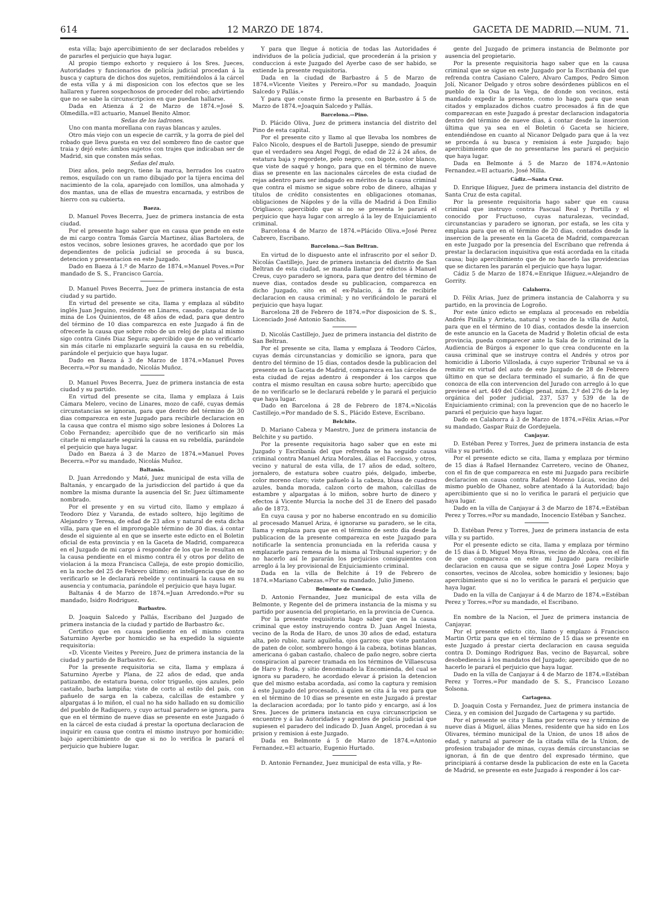614 12 MARZO DE 1874. GACETA DE MADRID.—NUM. 71.
esta villa; bajo apercibimiento de ser declarados rebeldes y de pararles el perjuicio que haya lugar.
Al propio tiempo exhorto y requiero á los Sres. Jueces, Autoridades y funcionarios de policía judicial procedan á la busca y captura de dichos dos sujetos, remitiéndolos á la cárcel de esta villa y á mi disposicion con los efectos que se les hallaren y fueren sospechosos de proceder del robo; advirtiendo que no se sabe la circunscripcion en que puedan hallarse.
Dada en Atienza á 2 de Marzo de 1874.=José S. Olmedilla.=El actuario, Manuel Benito Almor.
Señas de los ladrones.
Uno con manta morellana con rayas blancas y azules.
Otro más viejo con un especie de carrik, y la gorra de piel del robado que lleva puesta en vez del sombrero fino de castor que traia y dejó este: ámbos sujetos con trajes que indicaban ser de Madrid, sin que consten más señas.
Señas del mulo.
Diez años, pelo negro, tiene la marca, herrados los cuatro remos, esquilado con un ramo dibujado por la tijera encima del nacimiento de la cola, aparejado con lomillos, una almohada y dos mantas, una de ellas de muestra encarnada, y estribos de hierro con su cubierta.
Baeza.
D. Manuel Poves Becerra, Juez de primera instancia de esta ciudad.
Por el presente hago saber que en causa que pende en este de mi cargo contra Tomás García Martinez, álias Bartolera, de estos vecinos, sobre lesiones graves, he acordado que por los dependientes de policía judicial se proceda á su busca, detencion y presentacion en este Juzgado.
Dado en Baeza á 1.º de Marzo de 1874.=Manuel Poves.=Por mandado de S. S., Francisco García.
D. Manuel Poves Becerra, Juez de primera instancia de esta ciudad y su partido.
En virtud del presente se cita, llama y emplaza al súbdito inglés Juan Jeguino, residente en Linares, casado, capataz de la mina de Los Quinientos, de 48 años de edad, para que dentro del término de 10 dias comparezca en este Juzgado á fin de ofrecerle la causa que sobre robo de un reloj de plata al mismo sigo contra Ginés Diaz Segura; apercibido que de no verificarlo sin más citarle ni emplazarle seguirá la causa en su rebeldía, parándole el perjuicio que haya lugar.
Dado en Baeza á 3 de Marzo de 1874.=Manuel Poves Becerra.=Por su mandado, Nicolás Muñoz.
D. Manuel Poves Becerra, Juez de primera instancia de esta ciudad y su partido.
En virtud del presente se cita, llama y emplaza á Luis Cámara Melero, vecino de Linares, mozo de café, cuyas demás circunstancias se ignoran, para que dentro del término de 30 dias comparezca en este Juzgado para recibirle declaracion en la causa que contra el mismo sigo sobre lesiones á Dolores La Cobo Fernandez; apercibido que de no verificarlo sin más citarle ni emplazarle seguirá la causa en su rebeldía, parándole el perjuicio que haya lugar.
Dado en Baeza á 3 de Marzo de 1874.=Manuel Poves Becerra.=Por su mandado, Nicolás Muñoz.
Baltanás.
D. Juan Arredondo y Maté, Juez municipal de esta villa de Baltanás, y encargado de la jurisdiccion del partido á que da nombre la misma durante la ausencia del Sr. Juez últimamente nombrado.
Por el presente y en su virtud cito, llamo y emplazo á Teodoro Díez y Varanda, de estado soltero, hijo legítimo de Alejandro y Teresa, de edad de 23 años y natural de esta dicha villa, para que en el improrogable término de 30 dias, á contar desde el siguiente al en que se inserte este edicto en el Boletin oficial de esta provincia y en la Gaceta de Madrid, comparezca en el Juzgado de mi cargo á responder de los que le resultan en la causa pendiente en el mismo contra él y otros por delito de violacion á la moza Francisca Calleja, de este propio domicilio, en la noche del 25 de Febrero último; en inteligencia que de no verificarlo se le declarará rebelde y continuará la causa en su ausencia y contumacia, parándole el perjuicio que haya lugar.
Baltanás 4 de Marzo de 1874.=Juan Arredondo.=Por su mandado, Isidro Rodriguez.
Barbastro.
D. Joaquin Salcedo y Pallás, Escribano del Juzgado de primera instancia de la ciudad y partido de Barbastro &c.
Certifico que en causa pendiente en el mismo contra Saturnino Ayerbe por homicidio se ha expedido la siguiente requisitoria:
«D. Vicente Vieites y Pereiro, Juez de primera instancia de la ciudad y partido de Barbastro &c.
Por la presente requisitoria se cita, llama y emplaza á Saturnino Ayerbe y Plana, de 22 años de edad, que anda patizambo, de estatura buena, color trigueño, ojos azules, pelo castaño, barba lampiña; viste de corto al estilo del país, con pañuelo de sarga en la cabeza, calcillas de estambre y alpargatas á lo miñon, el cual no ha sido hallado en su domicilio del pueblo de Radiquero, y cuyo actual paradero se ignora, para que en el término de nueve dias se presente en este Juzgado ó en la cárcel de esta ciudad á prestar la oportuna declaracion de inquirir en causa que contra el mismo instruyo por homicidio; bajo apercibimiento de que si no lo verifica le parará el perjuicio que hubiere lugar.
Y para que llegue á noticia de todas las Autoridades é individuos de la policía judicial, que procederán á la prision y conduccion á este Juzgado del Ayerbe caso de ser habido, se extiende la presente requisitoria.
Dada en la ciudad de Barbastro á 5 de Marzo de 1874.=Vicente Vieites y Pereiro.=Por su mandado, Joaquin Salcedo y Pallás.»
Y para que conste firmo la presente en Barbastro á 5 de Marzo de 1874.=Joaquin Salcedo y Pallás.
Barcelona.—Pino.
D. Plácido Oliva, Juez de primera instancia del distrito del Pino de esta capital.
Por el presente cito y llamo al que llevaba los nombres de Falco Nicolo, despues el de Bartoli Juseppe, siendo de presumir que el verdadero sea Angel Poggi, de edad de 22 á 24 años, de estatura baja y regordete, pelo negro, con bigote, color blanco, que viste de saqué y hongo, para que en el término de nueve dias se presente en las nacionales cárceles de esta ciudad de rejas adentro para ser indagado en méritos de la causa criminal que contra el mismo se sigue sobre robo de dinero, alhajas y títulos de crédito consistentes en obligaciones otomanas, obligaciones de Nápoles y de la villa de Madrid á Don Emilio Origliasco; apercibido que si no se presenta le parará el perjuicio que haya lugar con arreglo á la ley de Enjuiciamiento criminal.
Barcelona 4 de Marzo de 1874.=Plácido Oliva.=José Perez Cabrero, Escribano.
Barcelona.—San Beltran.
En virtud de lo dispuesto ante el infrascrito por el señor D. Nicolás Castillejo, Juez de primera instancia del distrito de San Beltran de esta ciudad, se manda llamar por edictos á Manuel Creus, cuyo paradero se ignora, para que dentro del término de nueve dias, contados desde su publicacion, comparezca en dicho Juzgado, sito en el ex-Palacio, á fin de recibirle declaracion en causa criminal; y no verificándolo le parará el perjuicio que haya lugar.
Barcelona 28 de Febrero de 1874.=Por disposicion de S. S., Licenciado José Antonio Sanchis.
D. Nicolás Castillejo, Juez de primera instancia del distrito de San Beltran.
Por el presente se cita, llama y emplaza á Teodoro Cárlos, cuyas demás circunstancias y domicilio se ignora, para que dentro del término de 15 dias, contados desde la publicacion del presente en la Gaceta de Madrid, comparezca en las cárceles de esta ciudad de rejas adentro á responder á los cargos que contra el mismo resultan en causa sobre hurto; apercibido que de no verificarlo se le declarará rebelde y le parará el perjuicio que haya lugar.
Dado en Barcelona á 28 de Febrero de 1874.=Nicolás Castillejo.=Por mandado de S. S., Plácido Esteve, Escribano.
Belchite.
D. Mariano Cabeza y Maestro, Juez de primera instancia de Belchite y su partido.
Por la presente requisitoria hago saber que en este mi Juzgado y Escribanía del que refrenda se ha seguido causa criminal contra Manuel Ariza Morales, álias el Faccioso, y otros, vecino y natural de esta villa, de 17 años de edad, soltero, jornalero, de estatura sobre cuatro piés, delgado, imberbe, color moreno claro; viste pañuelo á la cabeza, blusa de cuadros azules, banda morada, calzon corto de mahon, calcillas de estambre y alpargatas á lo miñon, sobre hurto de dinero y efectos á Vicente Murcia la noche del 31 de Enero del pasado año de 1873.
En cuya causa y por no haberse encontrado en su domicilio al procesado Manuel Ariza, é ignorarse su paradero, se le cita, llama y emplaza para que en el término de sexto dia desde la publicacion de la presente comparezca en este Juzgado para notificarle la sentencia pronunciada en la referida causa y emplazarle para remesa de la misma al Tribunal superior; y de no hacerlo así le pararán los perjuicios consiguientes con arreglo á la ley provisional de Enjuiciamiento criminal.
Dada en la villa de Belchite á 19 de Febrero de 1874.=Mariano Cabezas.=Por su mandado, Julio Jimeno.
Belmonte de Cuenca.
D. Antonio Fernandez, Juez municipal de esta villa de Belmonte, y Regente del de primera instancia de la misma y su partido por ausencia del propietario, en la provincia de Cuenca.
Por la presente requisitoria hago saber que en la causa criminal que estoy instruyendo contra D. Juan Angel Iniesta, vecino de la Roda de Haro, de unos 30 años de edad, estatura alta, pelo rubio, nariz aguileña, ojos garzos; que viste pantalon de paten de color, sombrero hongo á la cabeza, botinas blancas, americana ó gaban castaño, chaleco de paño negro, sobre cierta conspiracion al parecer tramada en los términos de Villaescusa de Haro y Roda, y sitio denominado la Encomienda, del cual se ignora su paradero, he acordado elevar á prision la detencion que del mismo estaba acordada, así como la captura y remision á este Juzgado del procesado, á quien se cita á la vez para que en el término de 10 dias se presente en este Juzgado á prestar la declaracion acordada; por lo tanto pido y encargo, así á los Sres. Jueces de primera instancia en cuya circunscripcion se encuentre y á las Autoridades y agentes de policía judicial que supiesen el paradero del indicado D. Juan Angel, procedan á su prision y remision á este Juzgado.
Dada en Belmonte á 5 de Marzo de 1874.=Antonio Fernandez.=El actuario, Eugenio Hurtado.
D. Antonio Fernandez, Juez municipal de esta villa, y Re-
gente del Juzgado de primera instancia de Belmonte por ausencia del propietario.
Por la presente requisitoria hago saber que en la causa criminal que se sigue en este Juzgado por la Escribanía del que refrenda contra Casiano Calero, Alvaro Campos, Pedro Simon Jolí, Nicanor Delgado y otros sobre desórdenes públicos en el pueblo de la Osa de la Vega, de donde son vecinos, está mandado expedir la presente, como lo hago, para que sean citados y emplazados dichos cuatro procesados á fin de que comparezcan en este Juzgado á prestar declaracion indagatoria dentro del término de nueve dias, á contar desde la insercion última que ya sea en el Boletin ó Gaceta se hiciere, entendiéndose en cuanto al Nicanor Delgado para que á la vez se proceda á su busca y remision á este Juzgado; bajo apercibimiento que de no presentarse les parará el perjuicio que haya lugar.
Dada en Belmonte á 5 de Marzo de 1874.=Antonio Fernandez.=El actuario, José Milla.
Cádiz.—Santa Cruz.
D. Enrique Iñiguez, Juez de primera instancia del distrito de Santa Cruz de esta capital.
Por la presente requisitoria hago saber que en causa criminal que instruyo contra Pascual Real y Portilla y el conocido por Fructuoso, cuyas naturalezas, vecindad, circunstancias y paradero se ignoran, por estafa, se les cita y emplaza para que en el término de 20 dias, contados desde la insercion de la presente en la Gaceta de Madrid, comparezcan en este Juzgado por la presencia del Escribano que refrenda á prestar la declaracion inquisitiva que está acordada en la citada causa; bajo apercibimiento que de no hacerlo las providencias que se dictaren les pararán el perjuicio que haya lugar.
Cádiz 5 de Marzo de 1874.=Enrique Iñiguez.=Alejandro de Gorrity.
Calahorra.
D. Félix Arias, Juez de primera instancia de Calahorra y su partido, en la provincia de Logroño.
Por este único edicto se emplaza al procesado en rebeldía Andrés Pinilla y Arrieta, natural y vecino de la villa de Autol, para que en el término de 10 dias, contados desde la insercion de este anuncio en la Gaceta de Madrid y Boletin oficial de esta provincia, pueda comparecer ante la Sala de lo criminal de la Audiencia de Búrgos á exponer lo que crea conducente en la causa criminal que se instruye contra el Andrés y otros por homicidio á Liborio Villoslada, á cuyo superior Tribunal se va á remitir en virtud del auto de este Juzgado de 28 de Febrero último en que se declara terminado el sumario, á fin de que conozca de ella con intervencion del Jurado con arreglo á lo que previene el art. 449 del Código penal, núm. 2.º del 276 de la ley orgánica del poder judicial, 237, 537 y 539 de la de Enjuiciamiento criminal; con la prevencion que de no hacerlo le parará el perjuicio que haya lugar.
Dado en Calahorra á 3 de Marzo de 1874.=Félix Arias.=Por su mandado, Gaspar Ruiz de Gordejuela.
Canjayar.
D. Estéban Perez y Torres, Juez de primera instancia de esta villa y su partido.
Por el presente edicto se cita, llama y emplaza por término de 15 dias á Rafael Hernandez Carretero, vecino de Ohanez, con el fin de que comparezca en este mi Juzgado para recibirle declaracion en causa contra Rafael Moreno Lúcas, vecino del mismo pueblo de Ohanez, sobre atentado á la Autoridad; bajo apercibimiento que si no lo verifica le parará el perjuicio que haya lugar.
Dado en la villa de Canjayar á 3 de Marzo de 1874.=Estéban Perez y Torres.=Por su mandado, Inocencio Estéban y Sanchez.
D. Estéban Perez y Torres, Juez de primera instancia de esta villa y su partido.
Por el presente edicto se cita, llama y emplaza por término de 15 dias á D. Miguel Moya Rivas, vecino de Alcolea, con el fin de que comparezca en este mi Juzgado para recibirle declaracion en causa que se sigue contra José Lopez Moya y consortes, vecinos de Alcolea, sobre homicidio y lesiones; bajo apercibimiento que si no lo verifica le parará el perjuicio que haya lugar.
Dado en la villa de Canjayar á 4 de Marzo de 1874.=Estéban Perez y Torres.=Por su mandado, el Escribano.
En nombre de la Nacion, el Juez de primera instancia de Canjayar.
Por el presente edicto cito, llamo y emplazo á Francisco Martin Ortiz para que en el término de 15 dias se presente en este Juzgado á prestar cierta declaracion en causa seguida contra D. Domingo Rodriguez Bas, vecino de Bayarcal, sobre desobediencia á los mandatos del Juzgado; apercibido que de no hacerlo le parará el perjuicio que haya lugar.
Dado en la villa de Canjayar á 4 de Marzo de 1874.=Estéban Perez y Torres.=Por mandado de S. S., Francisco Lozano Solsona.
Cartagena.
D. Joaquin Costa y Fernandez, Juez de primera instancia de Cieza, y en comision del Juzgado de Cartagena y su partido.
Por el presente se cita y llama por tercera vez y término de nueve dias á Miguel, álias Menes, residente que ha sido en Los Olivares, término municipal de la Union, de unos 18 años de edad, y natural al parecer de la citada villa de la Union, de profesion trabajador de minas, cuyas demás circunstancias se ignoran, á fin de que dentro del expresado término, que principiará á contarse desde la publicacion de este en la Gaceta de Madrid, se presente en este Juzgado á responder á los car-